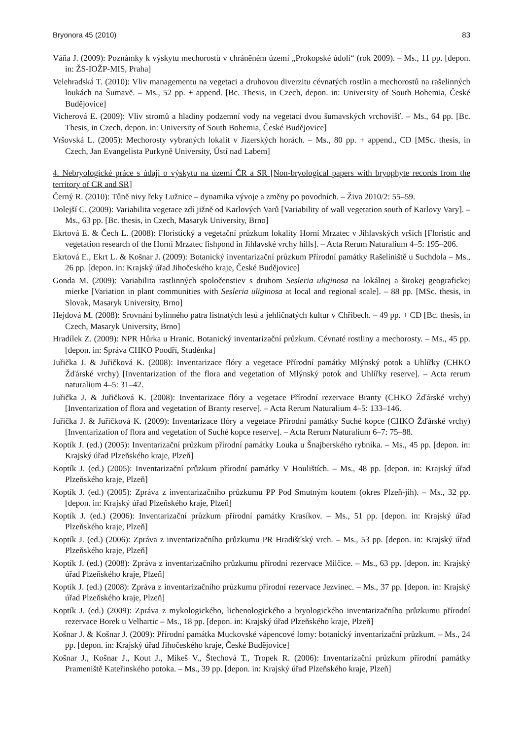Bryonora 45 (2010) 83
Váňa J. (2009): Poznámky k výskytu mechorostů v chráněném území „Prokopské údolí“ (rok 2009). – Ms., 11 pp. [depon. in: ŽS-IOŽP-MIS, Praha]
Velehradská T. (2010): Vliv managementu na vegetaci a druhovou diverzitu cévnatých rostlin a mechorostů na rašelinných loukách na Šumavě. – Ms., 52 pp. + append. [Bc. Thesis, in Czech, depon. in: University of South Bohemia, České Budějovice]
Vicherová E. (2009): Vliv stromů a hladiny podzemní vody na vegetaci dvou šumavských vrchovišť. – Ms., 64 pp. [Bc. Thesis, in Czech, depon. in: University of South Bohemia, České Budějovice]
Vršovská L. (2005): Mechorosty vybraných lokalit v Jizerských horách. – Ms., 80 pp. + append., CD [MSc. thesis, in Czech, Jan Evangelista Purkyně University, Ústí nad Labem]
4. Nebryologické práce s údaji o výskytu na území ČR a SR [Non-bryological papers with bryophyte records from the territory of CR and SR]
Černý R. (2010): Tůně nivy řeky Lužnice – dynamika vývoje a změny po povodních. – Živa 2010/2: 55–59.
Dolejší C. (2009): Variabilita vegetace zdí jižně od Karlových Varů [Variability of wall vegetation south of Karlovy Vary]. – Ms., 63 pp. [Bc. thesis, in Czech, Masaryk University, Brno]
Ekrtová E. & Čech L. (2008): Floristický a vegetační průzkum lokality Horní Mrzatec v Jihlavských vrších [Floristic and vegetation research of the Horní Mrzatec fishpond in Jihlavské vrchy hills]. – Acta Rerum Naturalium 4–5: 195–206.
Ekrtová E., Ekrt L. & Košnar J. (2009): Botanický inventarizační průzkum Přírodní památky Rašeliniště u Suchdola – Ms., 26 pp. [depon. in: Krajský úřad Jihočeského kraje, České Budějovice]
Gonda M. (2009): Variabilita rastlinných spoločenstiev s druhom Sesleria uliginosa na lokálnej a širokej geografickej mierke [Variation in plant communities with Sesleria uliginosa at local and regional scale]. – 88 pp. [MSc. thesis, in Slovak, Masaryk University, Brno]
Hejdová M. (2008): Srovnání bylinného patra listnatých lesů a jehličnatých kultur v Chřibech. – 49 pp. + CD [Bc. thesis, in Czech, Masaryk University, Brno]
Hradílek Z. (2009): NPR Hůrka u Hranic. Botanický inventarizační průzkum. Cévnaté rostliny a mechorosty. – Ms., 45 pp. [depon. in: Správa CHKO Poodří, Studénka]
Juřička J. & Juřičková K. (2008): Inventarizace flóry a vegetace Přírodní památky Mlýnský potok a Uhlířky (CHKO Žďárské vrchy) [Inventarization of the flora and vegetation of Mlýnský potok and Uhlířky reserve]. – Acta rerum naturalium 4–5: 31–42.
Juřička J. & Juřičková K. (2008): Inventarizace flóry a vegetace Přírodní rezervace Branty (CHKO Žďárské vrchy) [Inventarization of flora and vegetation of Branty reserve]. – Acta Rerum Naturalium 4–5: 133–146.
Juřička J. & Juřičková K. (2009): Inventarizace flóry a vegetace Přírodní památky Suché kopce (CHKO Žďárské vrchy) [Inventarization of flora and vegetation of Suché kopce reserve]. – Acta Rerum Naturalium 6–7: 75–88.
Koptík J. (ed.) (2005): Inventarizační průzkum přírodní památky Louka u Šnajberského rybníka. – Ms., 45 pp. [depon. in: Krajský úřad Plzeňského kraje, Plzeň]
Koptík J. (ed.) (2005): Inventarizační průzkum přírodní památky V Houlištích. – Ms., 48 pp. [depon. in: Krajský úřad Plzeňského kraje, Plzeň]
Koptík J. (ed.) (2005): Zpráva z inventarizačního průzkumu PP Pod Smutným koutem (okres Plzeň-jih). – Ms., 32 pp. [depon. in: Krajský úřad Plzeňského kraje, Plzeň]
Koptík J. (ed.) (2006): Inventarizační průzkum přírodní památky Krasíkov. – Ms., 51 pp. [depon. in: Krajský úřad Plzeňského kraje, Plzeň]
Koptík J. (ed.) (2006): Zpráva z inventarizačního průzkumu PR Hradišťský vrch. – Ms., 53 pp. [depon. in: Krajský úřad Plzeňského kraje, Plzeň]
Koptík J. (ed.) (2008): Zpráva z inventarizačního průzkumu přírodní rezervace Milčice. – Ms., 63 pp. [depon. in: Krajský úřad Plzeňského kraje, Plzeň]
Koptík J. (ed.) (2008): Zpráva z inventarizačního průzkumu přírodní rezervace Jezvinec. – Ms., 37 pp. [depon. in: Krajský úřad Plzeňského kraje, Plzeň]
Koptík J. (ed.) (2009): Zpráva z mykologického, lichenologického a bryologického inventarizačního průzkumu přírodní rezervace Borek u Velhartic – Ms., 18 pp. [depon. in: Krajský úřad Plzeňského kraje, Plzeň]
Košnar J. & Košnar J. (2009): Přírodní památka Muckovské vápencové lomy: botanický inventarizační průzkum. – Ms., 24 pp. [depon. in: Krajský úřad Jihočeského kraje, České Budějovice]
Košnar J., Košnar J., Kout J., Mikeš V., Štechová T., Tropek R. (2006): Inventarizační průzkum přírodní památky Prameniště Kateřinského potoka. – Ms., 39 pp. [depon. in: Krajský úřad Plzeňského kraje, Plzeň]